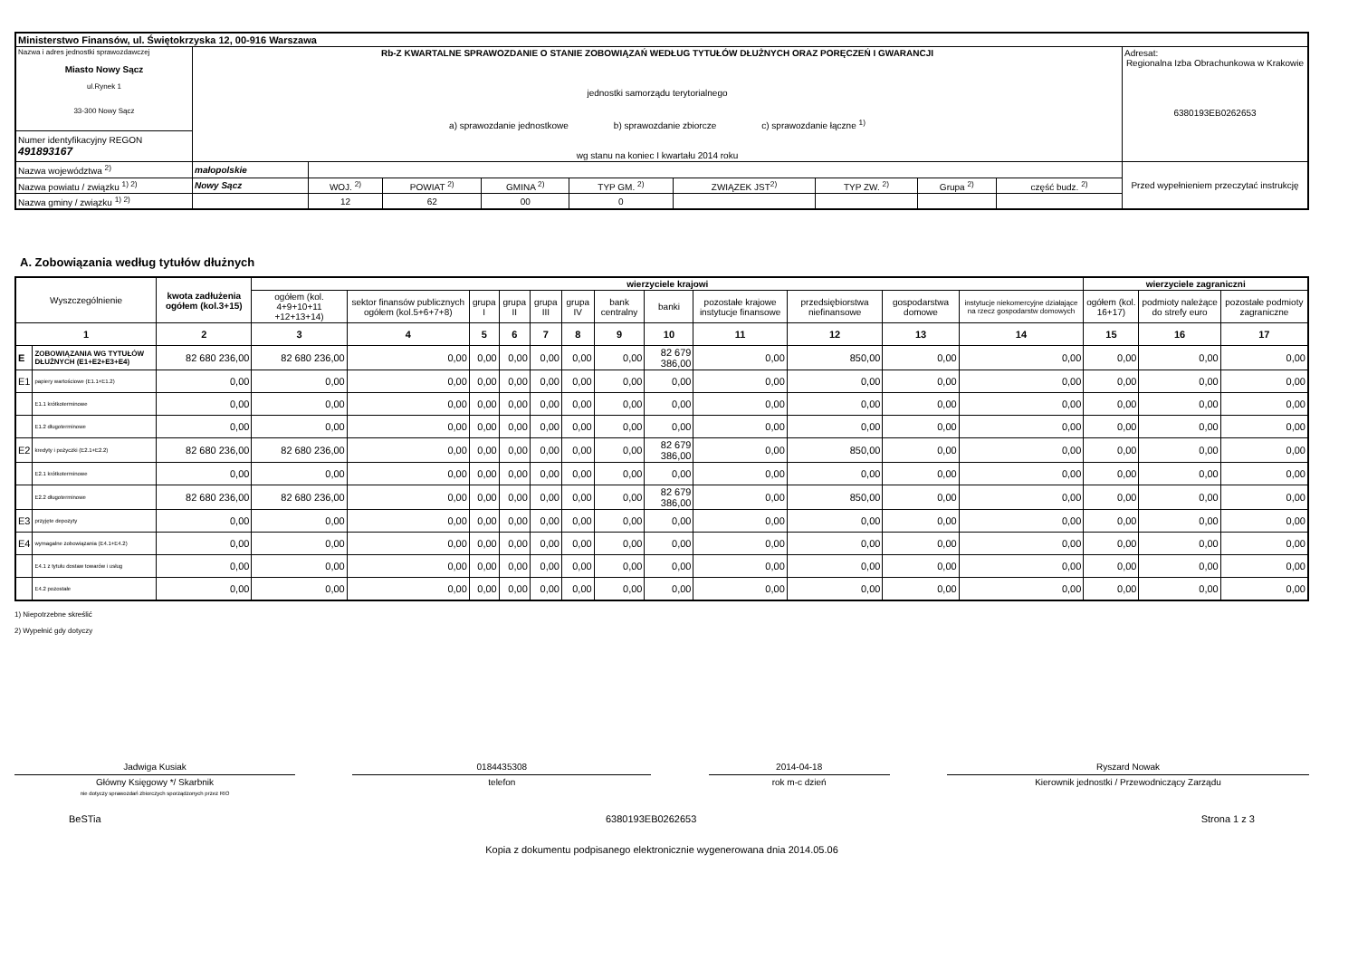| Ministerstwo Finansów, ul. Świętokrzyska 12, 00-916 Warszawa | | | | | | | | | | |
| Nazwa i adres jednostki sprawozdawczej Miasto Nowy Sącz ul.Rynek 1 33-300 Nowy Sącz | Rb-Z KWARTALNE SPRAWOZDANIE O STANIE ZOBOWIĄZAŃ WEDŁUG TYTUŁÓW DŁUŻNYCH ORAZ PORĘCZEŃ I GWARANCJI jednostki samorządu terytorialnego a) sprawozdanie jednostkowe b) sprawozdanie zbiorcze c) sprawozdanie łączne <sup>1)</sup> wg stanu na koniec I kwartału 2014 roku | | | | | | | | | Adresat: Regionalna Izba Obrachunkowa w Krakowie 6380193EB0262653 |
| Numer identyfikacyjny REGON 491893167 | | | | | | | | | | |
| Nazwa województwa <sup>2)</sup> | małopolskie | | | | | | | | | Przed wypełnieniem przeczytać instrukcję |
| Nazwa powiatu / związku <sup>1) 2)</sup> | Nowy Sącz | WOJ. <sup>2)</sup> | POWIAT <sup>2)</sup> | GMINA <sup>2)</sup> | TYP GM. <sup>2)</sup> | ZWIĄZEK JST<sup>2)</sup> | TYP ZW. <sup>2)</sup> | Grupa <sup>2)</sup> | część budz. <sup>2)</sup> | |
| Nazwa gminy / związku <sup>1) 2)</sup> | | 12 | 62 | 00 | 0 | | | | | |
A. Zobowiązania według tytułów dłużnych
| Wyszczególnienie | | kwota zadłużenia ogółem (kol.3+15) | wierzyciele krajowi | | | | | | | | | | | | wierzyciele zagraniczni | | |
| --- | --- | --- | --- | --- | --- | --- | --- | --- | --- | --- | --- | --- | --- | --- | --- | --- | --- |
| | | | ogółem (kol. 4+9+10+11 +12+13+14) | sektor finansów publicznych ogółem (kol.5+6+7+8) | grupa I | grupa II | grupa III | grupa IV | bank centralny | banki | pozostałe krajowe instytucje finansowe | przedsiębiorstwa niefinansowe | gospodarstwa domowe | instytucje niekomercyjne działające na rzecz gospodarstw domowych | ogółem (kol. 16+17) | podmioty należące do strefy euro | pozostałe podmioty zagraniczne |
| 1 | | 2 | 3 | 4 | 5 | 6 | 7 | 8 | 9 | 10 | 11 | 12 | 13 | 14 | 15 | 16 | 17 |
| E | ZOBOWIĄZANIA WG TYTUŁÓW DŁUŻNYCH (E1+E2+E3+E4) | 82 680 236,00 | 82 680 236,00 | 0,00 | 0,00 | 0,00 | 0,00 | 0,00 | 0,00 | 82 679 386,00 | 0,00 | 850,00 | 0,00 | 0,00 | 0,00 | 0,00 | 0,00 |
| E1 | papiery wartościowe (E1.1+E1.2) | 0,00 | 0,00 | 0,00 | 0,00 | 0,00 | 0,00 | 0,00 | 0,00 | 0,00 | 0,00 | 0,00 | 0,00 | 0,00 | 0,00 | 0,00 | 0,00 |
| | E1.1 krótkoterminowe | 0,00 | 0,00 | 0,00 | 0,00 | 0,00 | 0,00 | 0,00 | 0,00 | 0,00 | 0,00 | 0,00 | 0,00 | 0,00 | 0,00 | 0,00 | 0,00 |
| | E1.2 długoterminowe | 0,00 | 0,00 | 0,00 | 0,00 | 0,00 | 0,00 | 0,00 | 0,00 | 0,00 | 0,00 | 0,00 | 0,00 | 0,00 | 0,00 | 0,00 | 0,00 |
| E2 | kredyty i pożyczki (E2.1+E2.2) | 82 680 236,00 | 82 680 236,00 | 0,00 | 0,00 | 0,00 | 0,00 | 0,00 | 0,00 | 82 679 386,00 | 0,00 | 850,00 | 0,00 | 0,00 | 0,00 | 0,00 | 0,00 |
| | E2.1 krótkoterminowe | 0,00 | 0,00 | 0,00 | 0,00 | 0,00 | 0,00 | 0,00 | 0,00 | 0,00 | 0,00 | 0,00 | 0,00 | 0,00 | 0,00 | 0,00 | 0,00 |
| | E2.2 długoterminowe | 82 680 236,00 | 82 680 236,00 | 0,00 | 0,00 | 0,00 | 0,00 | 0,00 | 0,00 | 82 679 386,00 | 0,00 | 850,00 | 0,00 | 0,00 | 0,00 | 0,00 | 0,00 |
| E3 | przyjęte depozyty | 0,00 | 0,00 | 0,00 | 0,00 | 0,00 | 0,00 | 0,00 | 0,00 | 0,00 | 0,00 | 0,00 | 0,00 | 0,00 | 0,00 | 0,00 | 0,00 |
| E4 | wymagalne zobowiązania (E4.1+E4.2) | 0,00 | 0,00 | 0,00 | 0,00 | 0,00 | 0,00 | 0,00 | 0,00 | 0,00 | 0,00 | 0,00 | 0,00 | 0,00 | 0,00 | 0,00 | 0,00 |
| | E4.1 z tytułu dostaw towarów i usług | 0,00 | 0,00 | 0,00 | 0,00 | 0,00 | 0,00 | 0,00 | 0,00 | 0,00 | 0,00 | 0,00 | 0,00 | 0,00 | 0,00 | 0,00 | 0,00 |
| | E4.2 pozostałe | 0,00 | 0,00 | 0,00 | 0,00 | 0,00 | 0,00 | 0,00 | 0,00 | 0,00 | 0,00 | 0,00 | 0,00 | 0,00 | 0,00 | 0,00 | 0,00 |
1) Niepotrzebne skreślić
2) Wypełnić gdy dotyczy
Jadwiga Kusiak
Główny Księgowy */ Skarbnik
nie dotyczy sprawozdań zbiorczych sporządzonych przez RIO
0184435308
telefon
2014-04-18
rok m-c dzień
Ryszard Nowak
Kierownik jednostki / Przewodniczący Zarządu
BeSTia 6380193EB0262653 Strona 1 z 3
Kopia z dokumentu podpisanego elektronicznie wygenerowana dnia 2014.05.06